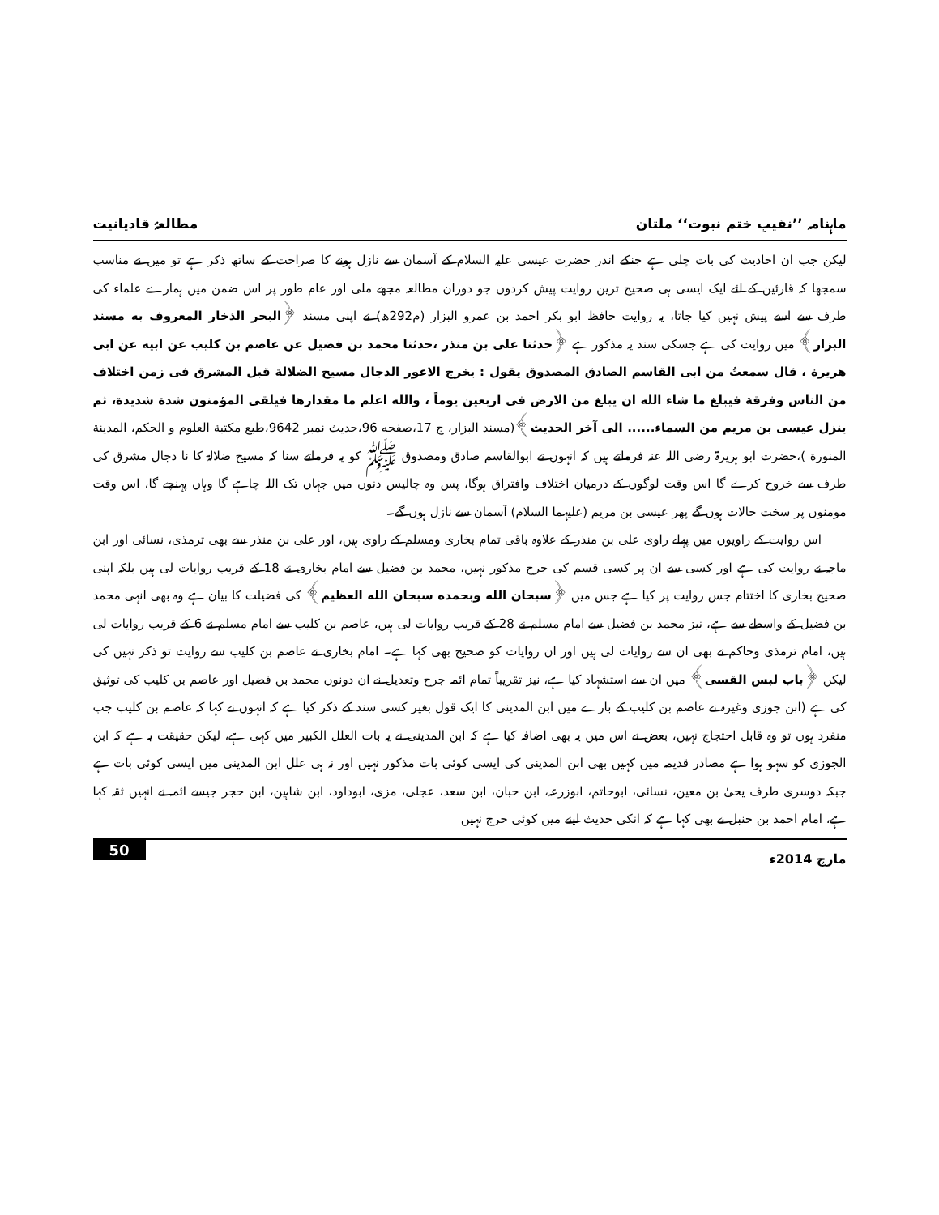ماہنامہ ’’نقیبِ ختم نبوت‘‘ ملتان مطالعۂ قادیانیت
لیکن جب ان احادیث کی بات چلی ہے جنکے اندر حضرت عیسی علیہ السلام کے آسمان سے نازل ہونے کا صراحت کے ساتھ ذکر ہے تو میں نے مناسب سمجھا کہ قارئین کے لئے ایک ایسی ہی صحیح ترین روایت پیش کردوں جو دوران مطالعہ مجھے ملی اور عام طور پر اس ضمن میں ہمارے علماء کی طرف سے اسے پیش نہیں کیا جاتا، یہ روایت حافظ ابو بکر احمد بن عمرو البزار (م292ھ) نے اپنی مسند ﴿البحر الذخار المعروف به مسند البزار﴾ میں روایت کی ہے جسکی سند یہ مذکور ہے ﴿حدثنا علی بن منذر ،حدثنا محمد بن فضيل عن عاصم بن كليب عن ابيه عن ابی هريرة ، قال سمعتُ من ابی القاسم الصادق المصدوق يقول : يخرج الاعور الدجال مسيح الضلالة قبل المشرق فی زمن اختلاف من الناس وفرقة فيبلغ ما شاء الله ان يبلغ من الارض فی اربعين يوماً ، والله اعلم ما مقدارها فيلقی المؤمنون شدة شديدة، ثم ينزل عيسى بن مريم من السماء...... الی آخر الحديث﴾(مسند البزار، ج 17،صفحه 96،حديث نمبر 9642،طبع مكتبة العلوم و الحكم، المدينة المنورة )،حضرت ابو ہریرۃ رضی اللہ عنہ فرماتے ہیں کہ انہوں نے ابوالقاسم صادق ومصدوق ﷺ کو یہ فرماتے سنا کہ مسیح ضلالۃ کا نا دجال مشرق کی طرف سے خروج کرے گا اس وقت لوگوں کے درمیان اختلاف وافتراق ہوگا، پس وہ چالیس دنوں میں جہاں تک اللہ چاہے گا وہاں پہنچے گا، اس وقت مومنوں پر سخت حالات ہوں گے پھر عیسی بن مریم (علیہما السلام) آسمان سے نازل ہوں گے۔
اس روایت کے راویوں میں پہلے راوی علی بن منذر کے علاوہ باقی تمام بخاری ومسلم کے راوی ہیں، اور علی بن منذر سے بھی ترمذی، نسائی اور ابن ماجہ نے روایت کی ہے اور کسی سے ان پر کسی قسم کی جرح مذکور نہیں، محمد بن فضیل سے امام بخاری نے 18 کے قریب روایات لی ہیں بلکہ اپنی صحیح بخاری کا اختتام جس روایت پر کیا ہے جس میں ﴿سبحان الله وبحمده سبحان الله العظيم﴾ کی فضیلت کا بیان ہے وہ بھی انہی محمد بن فضیل کے واسطے سے ہے، نیز محمد بن فضیل سے امام مسلم نے 28 کے قریب روایات لی ہیں، عاصم بن کلیب سے امام مسلم نے 6 کے قریب روایات لی ہیں، امام ترمذی وحاکم نے بھی ان سے روایات لی ہیں اور ان روایات کو صحیح بھی کہا ہے۔ امام بخاری نے عاصم بن کلیب سے روایت تو ذکر نہیں کی لیکن ﴿باب لبس القسی﴾ میں ان سے استشہاد کیا ہے، نیز تقریباً تمام ائمہ جرح وتعدیل نے ان دونوں محمد بن فضیل اور عاصم بن کلیب کی توثیق کی ہے (ابن جوزی وغیرہ نے عاصم بن کلیب کے بارے میں ابن المدینی کا ایک قول بغیر کسی سند کے ذکر کیا ہے کہ انہوں نے کہا کہ عاصم بن کلیب جب منفرد ہوں تو وہ قابل احتجاج نہیں، بعض نے اس میں یہ بھی اضافہ کیا ہے کہ ابن المدینی نے یہ بات العلل الکبیر میں کہی ہے، لیکن حقیقت یہ ہے کہ ابن الجوزی کو سہو ہوا ہے مصادر قدیمہ میں کہیں بھی ابن المدینی کی ایسی کوئی بات مذکور نہیں اور نہ ہی علل ابن المدینی میں ایسی کوئی بات ہے جبکہ دوسری طرف یحیٰ بن معین، نسائی، ابوحاتم، ابوزرعہ، ابن حبان، ابن سعد، عجلی، مزی، ابوداود، ابن شاہین، ابن حجر جیسے ائمہ نے انہیں ثقہ کہا ہے، امام احمد بن حنبل نے بھی کہا ہے کہ انکی حدیث لینے میں کوئی حرج نہیں
مارچ 2014ء 50